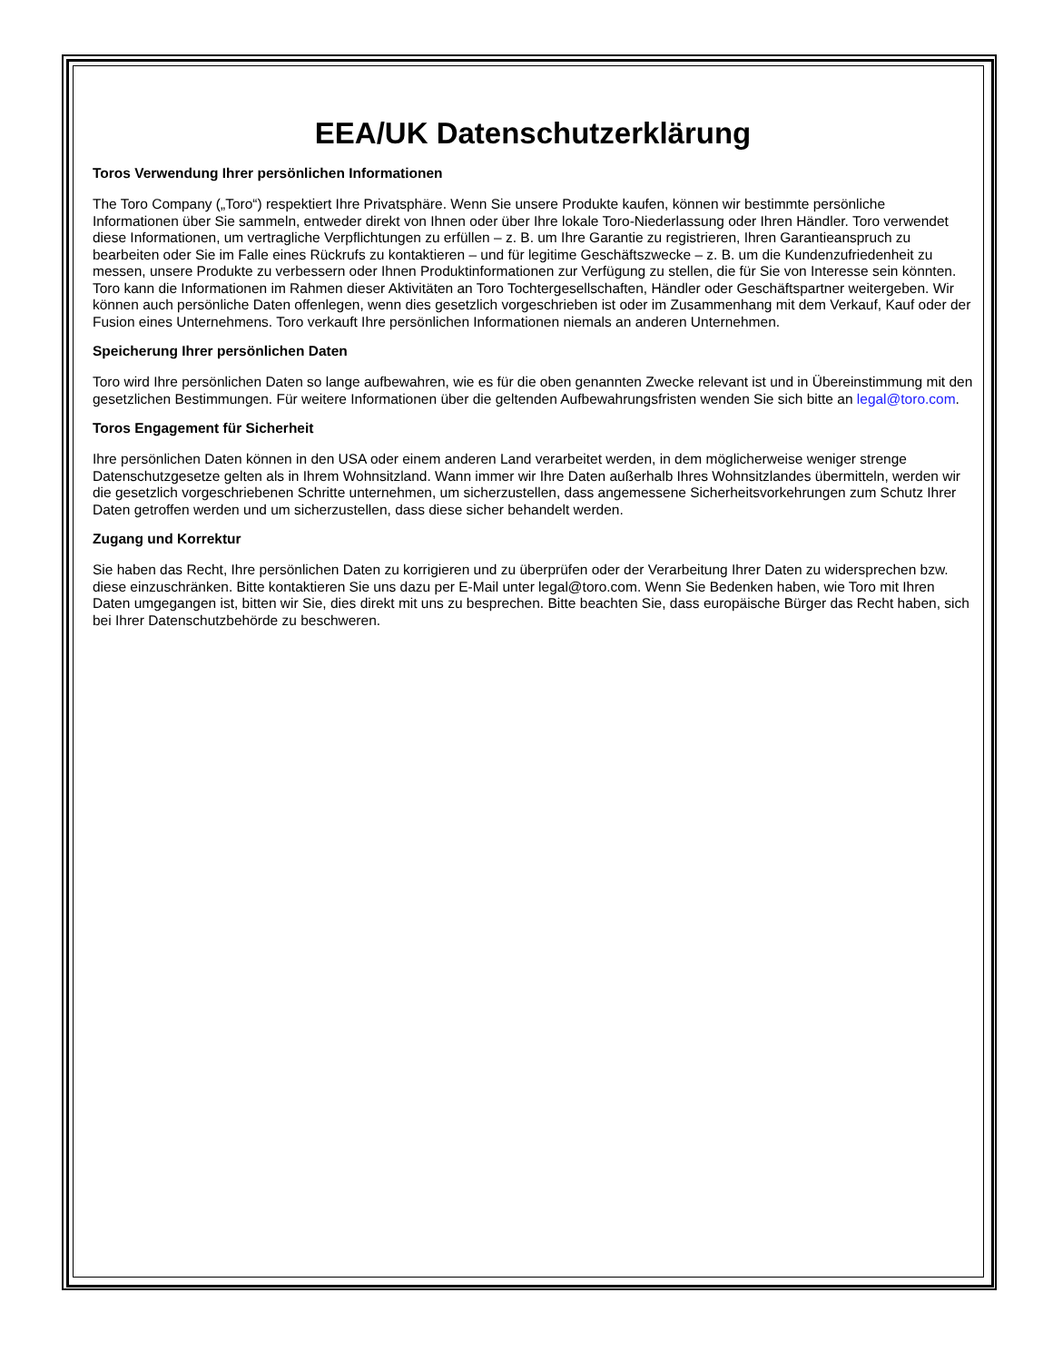EEA/UK Datenschutzerklärung
Toros Verwendung Ihrer persönlichen Informationen
The Toro Company („Toro“) respektiert Ihre Privatsphäre. Wenn Sie unsere Produkte kaufen, können wir bestimmte persönliche Informationen über Sie sammeln, entweder direkt von Ihnen oder über Ihre lokale Toro-Niederlassung oder Ihren Händler. Toro verwendet diese Informationen, um vertragliche Verpflichtungen zu erfüllen – z. B. um Ihre Garantie zu registrieren, Ihren Garantieanspruch zu bearbeiten oder Sie im Falle eines Rückrufs zu kontaktieren – und für legitime Geschäftszwecke – z. B. um die Kundenzufriedenheit zu messen, unsere Produkte zu verbessern oder Ihnen Produktinformationen zur Verfügung zu stellen, die für Sie von Interesse sein könnten. Toro kann die Informationen im Rahmen dieser Aktivitäten an Toro Tochtergesellschaften, Händler oder Geschäftspartner weitergeben. Wir können auch persönliche Daten offenlegen, wenn dies gesetzlich vorgeschrieben ist oder im Zusammenhang mit dem Verkauf, Kauf oder der Fusion eines Unternehmens. Toro verkauft Ihre persönlichen Informationen niemals an anderen Unternehmen.
Speicherung Ihrer persönlichen Daten
Toro wird Ihre persönlichen Daten so lange aufbewahren, wie es für die oben genannten Zwecke relevant ist und in Übereinstimmung mit den gesetzlichen Bestimmungen. Für weitere Informationen über die geltenden Aufbewahrungsfristen wenden Sie sich bitte an legal@toro.com.
Toros Engagement für Sicherheit
Ihre persönlichen Daten können in den USA oder einem anderen Land verarbeitet werden, in dem möglicherweise weniger strenge Datenschutzgesetze gelten als in Ihrem Wohnsitzland. Wann immer wir Ihre Daten außerhalb Ihres Wohnsitzlandes übermitteln, werden wir die gesetzlich vorgeschriebenen Schritte unternehmen, um sicherzustellen, dass angemessene Sicherheitsvorkehrungen zum Schutz Ihrer Daten getroffen werden und um sicherzustellen, dass diese sicher behandelt werden.
Zugang und Korrektur
Sie haben das Recht, Ihre persönlichen Daten zu korrigieren und zu überprüfen oder der Verarbeitung Ihrer Daten zu widersprechen bzw. diese einzuschränken. Bitte kontaktieren Sie uns dazu per E-Mail unter legal@toro.com. Wenn Sie Bedenken haben, wie Toro mit Ihren Daten umgegangen ist, bitten wir Sie, dies direkt mit uns zu besprechen. Bitte beachten Sie, dass europäische Bürger das Recht haben, sich bei Ihrer Datenschutzbehörde zu beschweren.